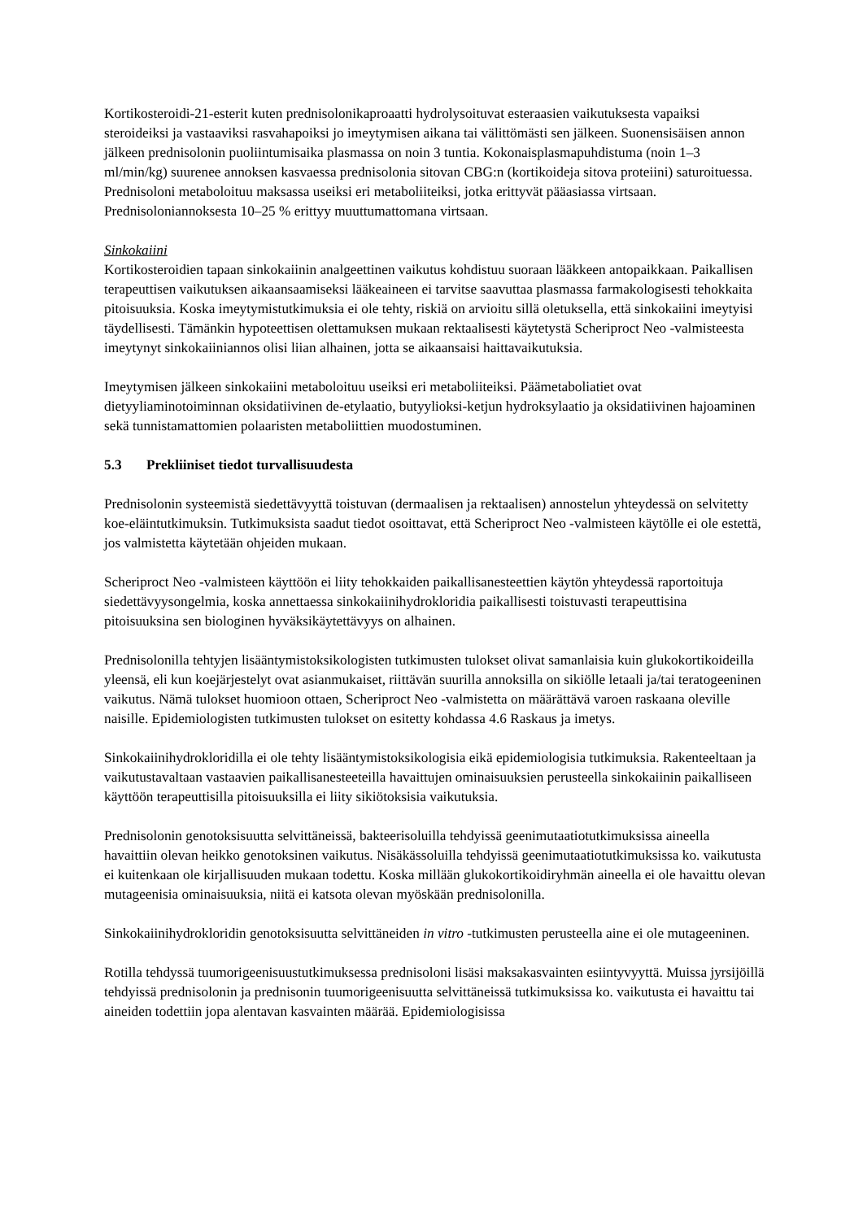Kortikosteroidi-21-esterit kuten prednisolonikaproaatti hydrolysoituvat esteraasien vaikutuksesta vapaiksi steroideiksi ja vastaaviksi rasvahapoiksi jo imeytymisen aikana tai välittömästi sen jälkeen. Suonensisäisen annon jälkeen prednisolonin puoliintumisaika plasmassa on noin 3 tuntia. Kokonaisplasmapuhdistuma (noin 1–3 ml/min/kg) suurenee annoksen kasvaessa prednisolonia sitovan CBG:n (kortikoideja sitova proteiini) saturoituessa. Prednisoloni metaboloituu maksassa useiksi eri metaboliiteiksi, jotka erittyvät pääasiassa virtsaan. Prednisoloniannoksesta 10–25 % erittyy muuttumattomana virtsaan.
Sinkokaiini
Kortikosteroidien tapaan sinkokaiinin analgeettinen vaikutus kohdistuu suoraan lääkkeen antopaikkaan. Paikallisen terapeuttisen vaikutuksen aikaansaamiseksi lääkeaineen ei tarvitse saavuttaa plasmassa farmakologisesti tehokkaita pitoisuuksia. Koska imeytymistutkimuksia ei ole tehty, riskiä on arvioitu sillä oletuksella, että sinkokaiini imeytyisi täydellisesti. Tämänkin hypoteettisen olettamuksen mukaan rektaalisesti käytetystä Scheriproct Neo -valmisteesta imeytynyt sinkokaiiniannos olisi liian alhainen, jotta se aikaansaisi haittavaikutuksia.
Imeytymisen jälkeen sinkokaiini metaboloituu useiksi eri metaboliiteiksi. Päämetaboliatiet ovat dietyyliaminotoiminnan oksidatiivinen de-etylaatio, butyylioksi-ketjun hydroksylaatio ja oksidatiivinen hajoaminen sekä tunnistamattomien polaaristen metaboliittien muodostuminen.
5.3 Prekliiniset tiedot turvallisuudesta
Prednisolonin systeemistä siedettävyyttä toistuvan (dermaalisen ja rektaalisen) annostelun yhteydessä on selvitetty koe-eläintutkimuksin. Tutkimuksista saadut tiedot osoittavat, että Scheriproct Neo -valmisteen käytölle ei ole estettä, jos valmistetta käytetään ohjeiden mukaan.
Scheriproct Neo -valmisteen käyttöön ei liity tehokkaiden paikallisanesteettien käytön yhteydessä raportoituja siedettävyysongelmia, koska annettaessa sinkokaiinihydrokloridia paikallisesti toistuvasti terapeuttisina pitoisuuksina sen biologinen hyväksikäytettävyys on alhainen.
Prednisolonilla tehtyjen lisääntymistoksikologisten tutkimusten tulokset olivat samanlaisia kuin glukokortikoideilla yleensä, eli kun koejärjestelyt ovat asianmukaiset, riittävän suurilla annoksilla on sikiölle letaali ja/tai teratogeeninen vaikutus. Nämä tulokset huomioon ottaen, Scheriproct Neo -valmistetta on määrättävä varoen raskaana oleville naisille. Epidemiologisten tutkimusten tulokset on esitetty kohdassa 4.6 Raskaus ja imetys.
Sinkokaiinihydrokloridilla ei ole tehty lisääntymistoksikologisia eikä epidemiologisia tutkimuksia. Rakenteeltaan ja vaikutustavaltaan vastaavien paikallisanesteeteilla havaittujen ominaisuuksien perusteella sinkokaiinin paikalliseen käyttöön terapeuttisilla pitoisuuksilla ei liity sikiötoksisia vaikutuksia.
Prednisolonin genotoksisuutta selvittäneissä, bakteerisoluilla tehdyissä geenimutaatiotutkimuksissa aineella havaittiin olevan heikko genotoksinen vaikutus. Nisäkässoluilla tehdyissä geenimutaatiotutkimuksissa ko. vaikutusta ei kuitenkaan ole kirjallisuuden mukaan todettu. Koska millään glukokortikoidiryhmän aineella ei ole havaittu olevan mutageenisia ominaisuuksia, niitä ei katsota olevan myöskään prednisolonilla.
Sinkokaiinihydrokloridin genotoksisuutta selvittäneiden in vitro -tutkimusten perusteella aine ei ole mutageeninen.
Rotilla tehdyssä tuumorigeenisuustutkimuksessa prednisoloni lisäsi maksakasvainten esiintyvyyttä. Muissa jyrsijöillä tehdyissä prednisolonin ja prednisonin tuumorigeenisuutta selvittäneissä tutkimuksissa ko. vaikutusta ei havaittu tai aineiden todettiin jopa alentavan kasvainten määrää. Epidemiologisissa